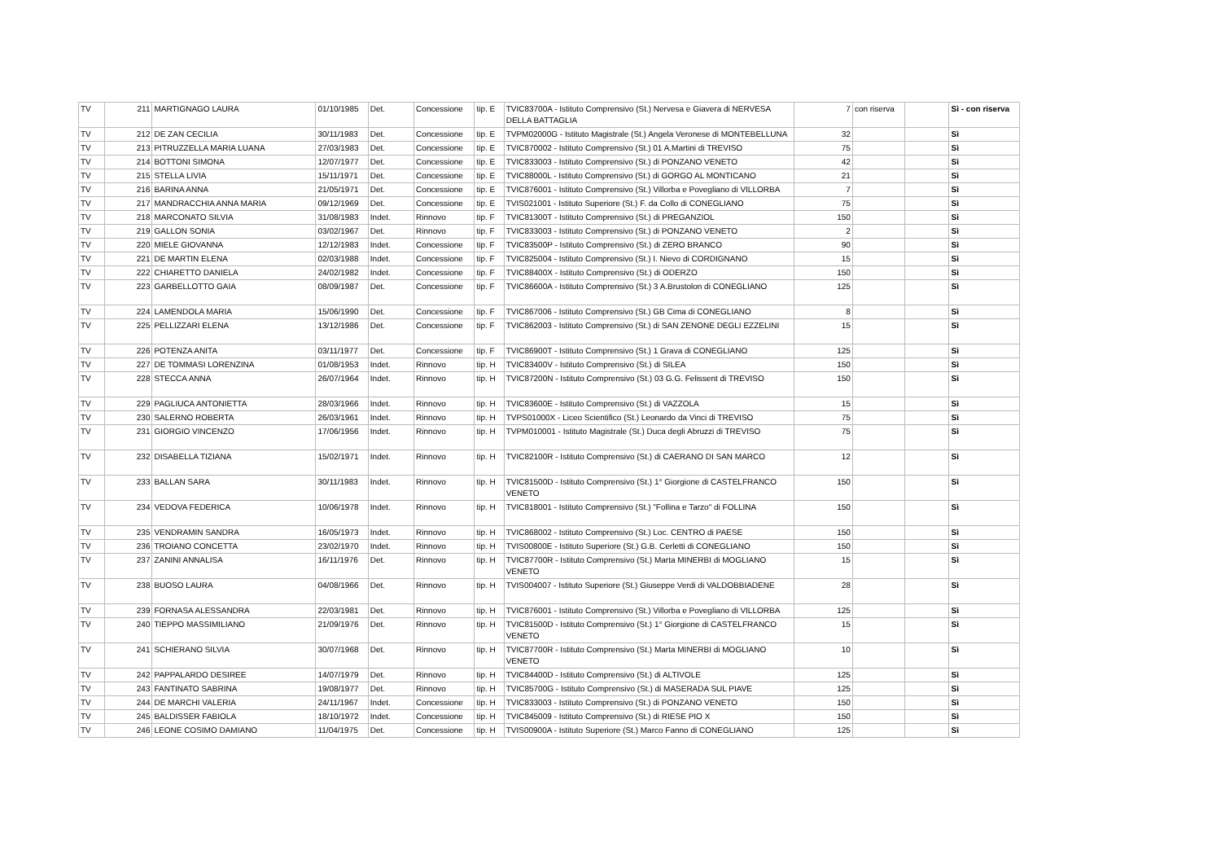| TV | 211 | MARTIGNAGO LAURA | 01/10/1985 | Det. | Concessione | tip. E | TVIC83700A - Istituto Comprensivo (St.) Nervesa e Giavera di NERVESA DELLA BATTAGLIA | 7 | con riserva | | Sì - con riserva |
| TV | 212 | DE ZAN CECILIA | 30/11/1983 | Det. | Concessione | tip. E | TVPM02000G - Istituto Magistrale (St.) Angela Veronese di MONTEBELLUNA | 32 | | | Sì |
| TV | 213 | PITRUZZELLA MARIA LUANA | 27/03/1983 | Det. | Concessione | tip. E | TVIC870002 - Istituto Comprensivo (St.) 01 A.Martini di TREVISO | 75 | | | Sì |
| TV | 214 | BOTTONI SIMONA | 12/07/1977 | Det. | Concessione | tip. E | TVIC833003 - Istituto Comprensivo (St.) di PONZANO VENETO | 42 | | | Sì |
| TV | 215 | STELLA LIVIA | 15/11/1971 | Det. | Concessione | tip. E | TVIC88000L - Istituto Comprensivo (St.) di GORGO AL MONTICANO | 21 | | | Sì |
| TV | 216 | BARINA ANNA | 21/05/1971 | Det. | Concessione | tip. E | TVIC876001 - Istituto Comprensivo (St.) Villorba e Povegliano di VILLORBA | 7 | | | Sì |
| TV | 217 | MANDRACCHIA ANNA MARIA | 09/12/1969 | Det. | Concessione | tip. E | TVIS021001 - Istituto Superiore (St.) F. da Collo di CONEGLIANO | 75 | | | Sì |
| TV | 218 | MARCONATO SILVIA | 31/08/1983 | Indet. | Rinnovo | tip. F | TVIC81300T - Istituto Comprensivo (St.) di PREGANZIOL | 150 | | | Sì |
| TV | 219 | GALLON SONIA | 03/02/1967 | Det. | Rinnovo | tip. F | TVIC833003 - Istituto Comprensivo (St.) di PONZANO VENETO | 2 | | | Sì |
| TV | 220 | MIELE GIOVANNA | 12/12/1983 | Indet. | Concessione | tip. F | TVIC83500P - Istituto Comprensivo (St.) di ZERO BRANCO | 90 | | | Sì |
| TV | 221 | DE MARTIN ELENA | 02/03/1988 | Indet. | Concessione | tip. F | TVIC825004 - Istituto Comprensivo (St.) I. Nievo di CORDIGNANO | 15 | | | Sì |
| TV | 222 | CHIARETTO DANIELA | 24/02/1982 | Indet. | Concessione | tip. F | TVIC88400X - Istituto Comprensivo (St.) di ODERZO | 150 | | | Sì |
| TV | 223 | GARBELLOTTO GAIA | 08/09/1987 | Det. | Concessione | tip. F | TVIC86600A - Istituto Comprensivo (St.) 3 A.Brustolon di CONEGLIANO | 125 | | | Sì |
| TV | 224 | LAMENDOLA MARIA | 15/06/1990 | Det. | Concessione | tip. F | TVIC867006 - Istituto Comprensivo (St.) GB Cima di CONEGLIANO | 8 | | | Sì |
| TV | 225 | PELLIZZARI ELENA | 13/12/1986 | Det. | Concessione | tip. F | TVIC862003 - Istituto Comprensivo (St.) di SAN ZENONE DEGLI EZZELINI | 15 | | | Sì |
| TV | 226 | POTENZA ANITA | 03/11/1977 | Det. | Concessione | tip. F | TVIC86900T - Istituto Comprensivo (St.) 1 Grava di CONEGLIANO | 125 | | | Sì |
| TV | 227 | DE TOMMASI LORENZINA | 01/08/1953 | Indet. | Rinnovo | tip. H | TVIC83400V - Istituto Comprensivo (St.) di SILEA | 150 | | | Sì |
| TV | 228 | STECCA ANNA | 26/07/1964 | Indet. | Rinnovo | tip. H | TVIC87200N - Istituto Comprensivo (St.) 03 G.G. Felissent di TREVISO | 150 | | | Sì |
| TV | 229 | PAGLIUCA ANTONIETTA | 28/03/1966 | Indet. | Rinnovo | tip. H | TVIC83600E - Istituto Comprensivo (St.) di VAZZOLA | 15 | | | Sì |
| TV | 230 | SALERNO ROBERTA | 26/03/1961 | Indet. | Rinnovo | tip. H | TVPS01000X - Liceo Scientifico (St.) Leonardo da Vinci di TREVISO | 75 | | | Sì |
| TV | 231 | GIORGIO VINCENZO | 17/06/1956 | Indet. | Rinnovo | tip. H | TVPM010001 - Istituto Magistrale (St.) Duca degli Abruzzi di TREVISO | 75 | | | Sì |
| TV | 232 | DISABELLA TIZIANA | 15/02/1971 | Indet. | Rinnovo | tip. H | TVIC82100R - Istituto Comprensivo (St.) di CAERANO DI SAN MARCO | 12 | | | Sì |
| TV | 233 | BALLAN SARA | 30/11/1983 | Indet. | Rinnovo | tip. H | TVIC81500D - Istituto Comprensivo (St.) 1° Giorgione di CASTELFRANCO VENETO | 150 | | | Sì |
| TV | 234 | VEDOVA FEDERICA | 10/06/1978 | Indet. | Rinnovo | tip. H | TVIC818001 - Istituto Comprensivo (St.) "Follina e Tarzo" di FOLLINA | 150 | | | Sì |
| TV | 235 | VENDRAMIN SANDRA | 16/05/1973 | Indet. | Rinnovo | tip. H | TVIC868002 - Istituto Comprensivo (St.) Loc. CENTRO di PAESE | 150 | | | Sì |
| TV | 236 | TROIANO CONCETTA | 23/02/1970 | Indet. | Rinnovo | tip. H | TVIS00800E - Istituto Superiore (St.) G.B. Cerletti di CONEGLIANO | 150 | | | Sì |
| TV | 237 | ZANINI ANNALISA | 16/11/1976 | Det. | Rinnovo | tip. H | TVIC87700R - Istituto Comprensivo (St.) Marta MINERBI di MOGLIANO VENETO | 15 | | | Sì |
| TV | 238 | BUOSO LAURA | 04/08/1966 | Det. | Rinnovo | tip. H | TVIS004007 - Istituto Superiore (St.) Giuseppe Verdi di VALDOBBIADENE | 28 | | | Sì |
| TV | 239 | FORNASA ALESSANDRA | 22/03/1981 | Det. | Rinnovo | tip. H | TVIC876001 - Istituto Comprensivo (St.) Villorba e Povegliano di VILLORBA | 125 | | | Sì |
| TV | 240 | TIEPPO MASSIMILIANO | 21/09/1976 | Det. | Rinnovo | tip. H | TVIC81500D - Istituto Comprensivo (St.) 1° Giorgione di CASTELFRANCO VENETO | 15 | | | Sì |
| TV | 241 | SCHIERANO SILVIA | 30/07/1968 | Det. | Rinnovo | tip. H | TVIC87700R - Istituto Comprensivo (St.) Marta MINERBI di MOGLIANO VENETO | 10 | | | Sì |
| TV | 242 | PAPPALARDO DESIREE | 14/07/1979 | Det. | Rinnovo | tip. H | TVIC84400D - Istituto Comprensivo (St.) di ALTIVOLE | 125 | | | Sì |
| TV | 243 | FANTINATO SABRINA | 19/08/1977 | Det. | Rinnovo | tip. H | TVIC85700G - Istituto Comprensivo (St.) di MASERADA SUL PIAVE | 125 | | | Sì |
| TV | 244 | DE MARCHI VALERIA | 24/11/1967 | Indet. | Concessione | tip. H | TVIC833003 - Istituto Comprensivo (St.) di PONZANO VENETO | 150 | | | Sì |
| TV | 245 | BALDISSER FABIOLA | 18/10/1972 | Indet. | Concessione | tip. H | TVIC845009 - Istituto Comprensivo (St.) di RIESE PIO X | 150 | | | Sì |
| TV | 246 | LEONE COSIMO DAMIANO | 11/04/1975 | Det. | Concessione | tip. H | TVIS00900A - Istituto Superiore (St.) Marco Fanno di CONEGLIANO | 125 | | | Sì |